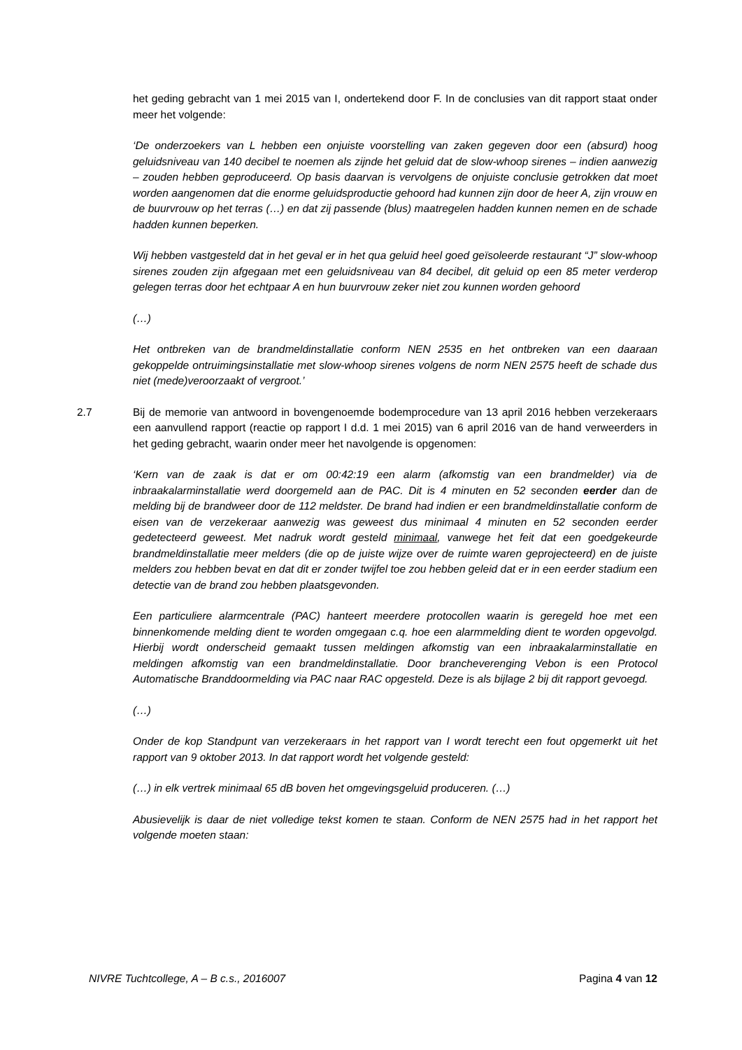het geding gebracht van 1 mei 2015 van I, ondertekend door F. In de conclusies van dit rapport staat onder meer het volgende:
‘De onderzoekers van L hebben een onjuiste voorstelling van zaken gegeven door een (absurd) hoog geluidsniveau van 140 decibel te noemen als zijnde het geluid dat de slow-whoop sirenes – indien aanwezig – zouden hebben geproduceerd. Op basis daarvan is vervolgens de onjuiste conclusie getrokken dat moet worden aangenomen dat die enorme geluidsproductie gehoord had kunnen zijn door de heer A, zijn vrouw en de buurvrouw op het terras (…) en dat zij passende (blus) maatregelen hadden kunnen nemen en de schade hadden kunnen beperken.
Wij hebben vastgesteld dat in het geval er in het qua geluid heel goed geïsoleerde restaurant “J” slow-whoop sirenes zouden zijn afgegaan met een geluidsniveau van 84 decibel, dit geluid op een 85 meter verderop gelegen terras door het echtpaar A en hun buurvrouw zeker niet zou kunnen worden gehoord
(…)
Het ontbreken van de brandmeldinstallatie conform NEN 2535 en het ontbreken van een daaraan gekoppelde ontruimingsinstallatie met slow-whoop sirenes volgens de norm NEN 2575 heeft de schade dus niet (mede)veroorzaakt of vergroot.’
2.7 Bij de memorie van antwoord in bovengenoemde bodemprocedure van 13 april 2016 hebben verzekeraars een aanvullend rapport (reactie op rapport I d.d. 1 mei 2015) van 6 april 2016 van de hand verweerders in het geding gebracht, waarin onder meer het navolgende is opgenomen:
‘Kern van de zaak is dat er om 00:42:19 een alarm (afkomstig van een brandmelder) via de inbraakalarminstallatie werd doorgemeld aan de PAC. Dit is 4 minuten en 52 seconden eerder dan de melding bij de brandweer door de 112 meldster. De brand had indien er een brandmeldinstallatie conform de eisen van de verzekeraar aanwezig was geweest dus minimaal 4 minuten en 52 seconden eerder gedetecteerd geweest. Met nadruk wordt gesteld minimaal, vanwege het feit dat een goedgekeurde brandmeldinstallatie meer melders (die op de juiste wijze over de ruimte waren geprojecteerd) en de juiste melders zou hebben bevat en dat dit er zonder twijfel toe zou hebben geleid dat er in een eerder stadium een detectie van de brand zou hebben plaatsgevonden.
Een particuliere alarmcentrale (PAC) hanteert meerdere protocollen waarin is geregeld hoe met een binnenkomende melding dient te worden omgegaan c.q. hoe een alarmmelding dient te worden opgevolgd. Hierbij wordt onderscheid gemaakt tussen meldingen afkomstig van een inbraakalarminstallatie en meldingen afkomstig van een brandmeldinstallatie. Door brancheverenging Vebon is een Protocol Automatische Branddoormelding via PAC naar RAC opgesteld. Deze is als bijlage 2 bij dit rapport gevoegd.
(…)
Onder de kop Standpunt van verzekeraars in het rapport van I wordt terecht een fout opgemerkt uit het rapport van 9 oktober 2013. In dat rapport wordt het volgende gesteld:
(…) in elk vertrek minimaal 65 dB boven het omgevingsgeluid produceren. (…)
Abusievelijk is daar de niet volledige tekst komen te staan. Conform de NEN 2575 had in het rapport het volgende moeten staan:
NIVRE Tuchtcollege, A – B c.s., 2016007 Pagina 4 van 12